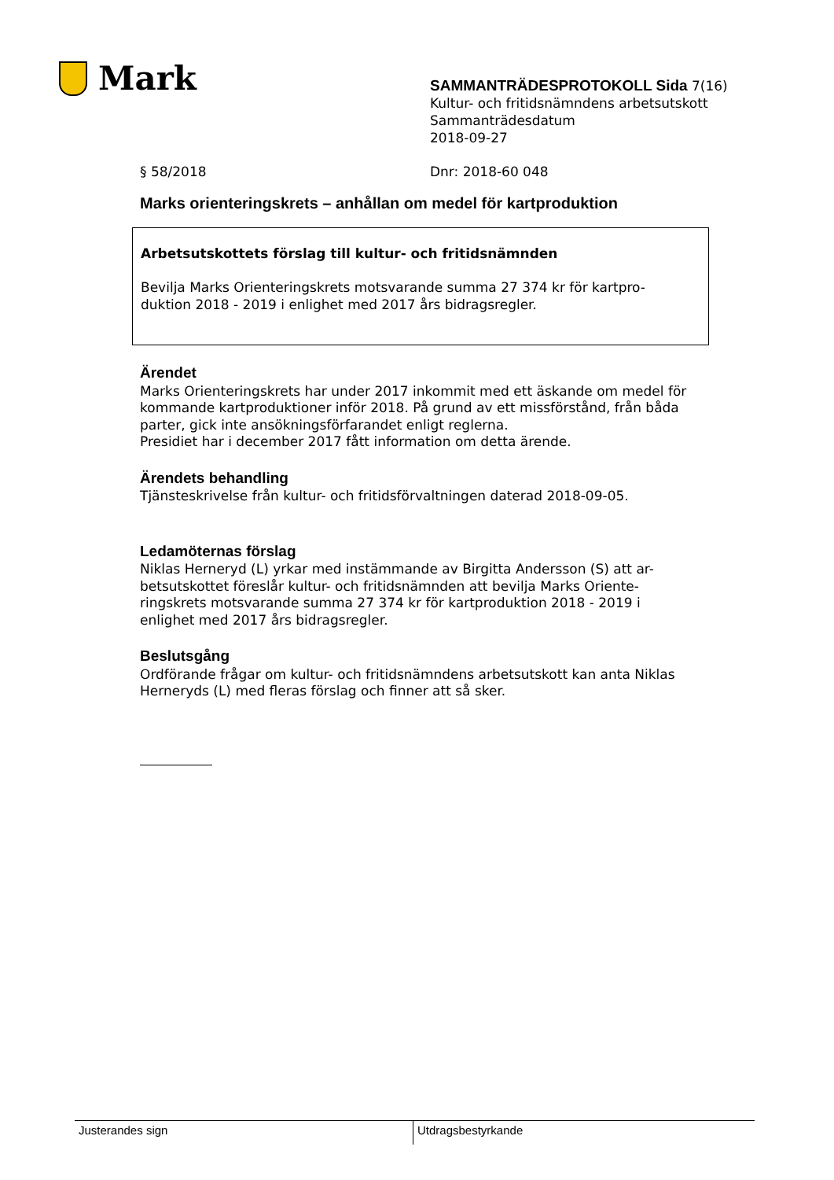Mark
SAMMANTRÄDESPROTOKOLL Sida 7(16)
Kultur- och fritidsnämndens arbetsutskott
Sammanträdesdatum
2018-09-27
§ 58/2018 Dnr: 2018-60 048
Marks orienteringskrets – anhållan om medel för kartproduktion
Arbetsutskottets förslag till kultur- och fritidsnämnden
Bevilja Marks Orienteringskrets motsvarande summa 27 374 kr för kartpro-
duktion 2018 - 2019 i enlighet med 2017 års bidragsregler.
Ärendet
Marks Orienteringskrets har under 2017 inkommit med ett äskande om medel för kommande kartproduktioner inför 2018. På grund av ett missförstånd, från båda parter, gick inte ansökningsförfarandet enligt reglerna.
Presidiet har i december 2017 fått information om detta ärende.
Ärendets behandling
Tjänsteskrivelse från kultur- och fritidsförvaltningen daterad 2018-09-05.
Ledamöternas förslag
Niklas Herneryd (L) yrkar med instämmande av Birgitta Andersson (S) att ar-
betsutskottet föreslår kultur- och fritidsnämnden att bevilja Marks Oriente-
ringskrets motsvarande summa 27 374 kr för kartproduktion 2018 - 2019 i
enlighet med 2017 års bidragsregler.
Beslutsgång
Ordförande frågar om kultur- och fritidsnämndens arbetsutskott kan anta Niklas Herneryds (L) med fleras förslag och finner att så sker.
Justerandes sign Utdragsbestyrkande